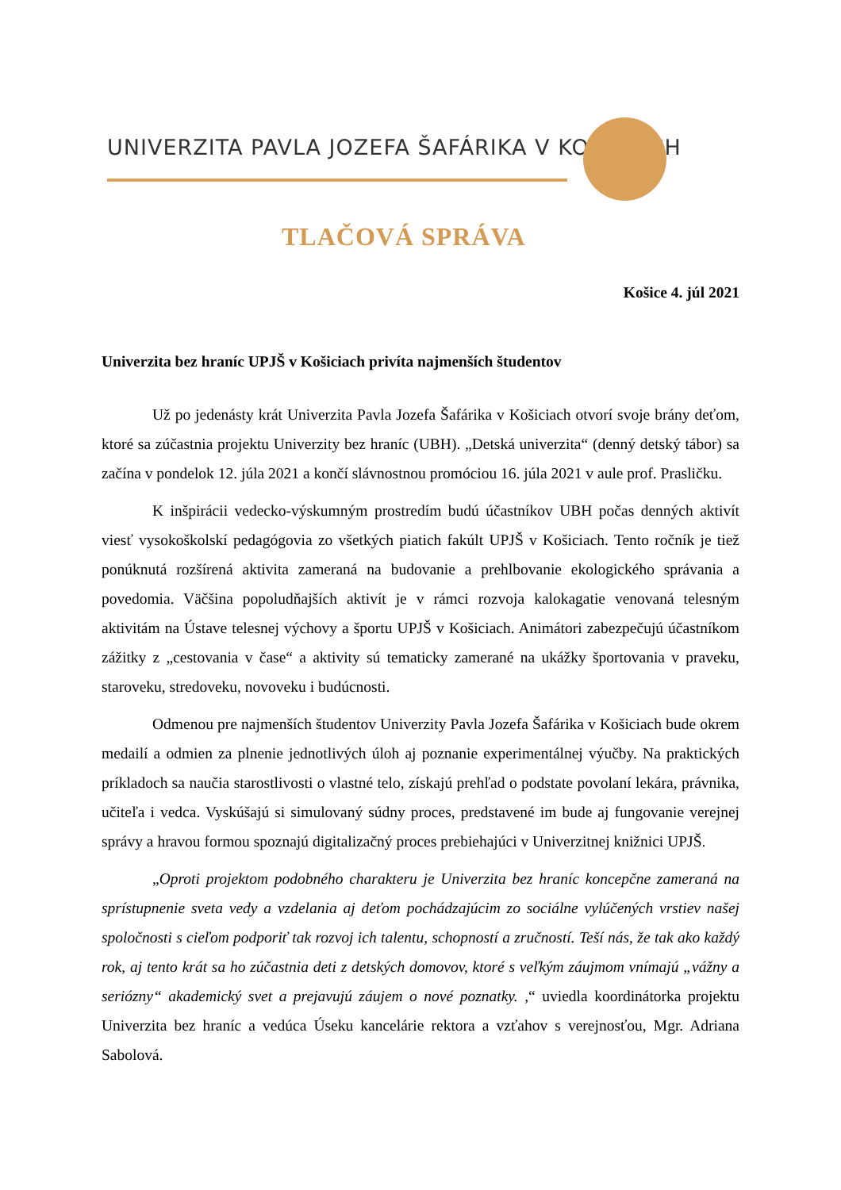UNIVERZITA PAVLA JOZEFA ŠAFÁRIKA V KOŠICIACH
TLAČOVÁ SPRÁVA
Košice 4. júl 2021
Univerzita bez hraníc UPJŠ v Košiciach privíta najmenších študentov
Už po jedenásty krát Univerzita Pavla Jozefa Šafárika v Košiciach otvorí svoje brány deťom, ktoré sa zúčastnia projektu Univerzity bez hraníc (UBH). „Detská univerzita“ (denný detský tábor) sa začína v pondelok 12. júla 2021 a končí slávnostnou promóciou 16. júla 2021 v aule prof. Prasličku.
K inšpirácii vedecko-výskumným prostredím budú účastníkov UBH počas denných aktivít viesť vysokoškolskí pedagógovia zo všetkých piatich fakúlt UPJŠ v Košiciach. Tento ročník je tiež ponúknutá rozšírená aktivita zameraná na budovanie a prehlbovanie ekologického správania a povedomia. Väčšina popoludňajších aktivít je v rámci rozvoja kalokagatie venovaná telesným aktivitám na Ústave telesnej výchovy a športu UPJŠ v Košiciach. Animátori zabezpečujú účastníkom zážitky z „cestovania v čase“ a aktivity sú tematicky zamerané na ukážky športovania v praveku, staroveku, stredoveku, novoveku i budúcnosti.
Odmenou pre najmenších študentov Univerzity Pavla Jozefa Šafárika v Košiciach bude okrem medailí a odmien za plnenie jednotlivých úloh aj poznanie experimentálnej výučby. Na praktických príkladoch sa naučia starostlivosti o vlastné telo, získajú prehľad o podstate povolaní lekára, právnika, učiteľa i vedca. Vyskúšajú si simulovaný súdny proces, predstavené im bude aj fungovanie verejnej správy a hravou formou spoznajú digitalizačný proces prebiehajúci v Univerzitnej knižnici UPJŠ.
„Oproti projektom podobného charakteru je Univerzita bez hraníc koncepčne zameraná na sprístupnenie sveta vedy a vzdelania aj deťom pochádzajúcim zo sociálne vylúčených vrstiev našej spoločnosti s cieľom podporiť tak rozvoj ich talentu, schopností a zručností. Teší nás, že tak ako každý rok, aj tento krát sa ho zúčastnia deti z detských domovov, ktoré s veľkým záujmom vnímajú „vážny a seriózny“ akademický svet a prejavujú záujem o nové poznatky. ,“ uviedla koordinátorka projektu Univerzita bez hraníc a vedúca Úseku kancelárie rektora a vzťahov s verejnosťou, Mgr. Adriana Sabolová.